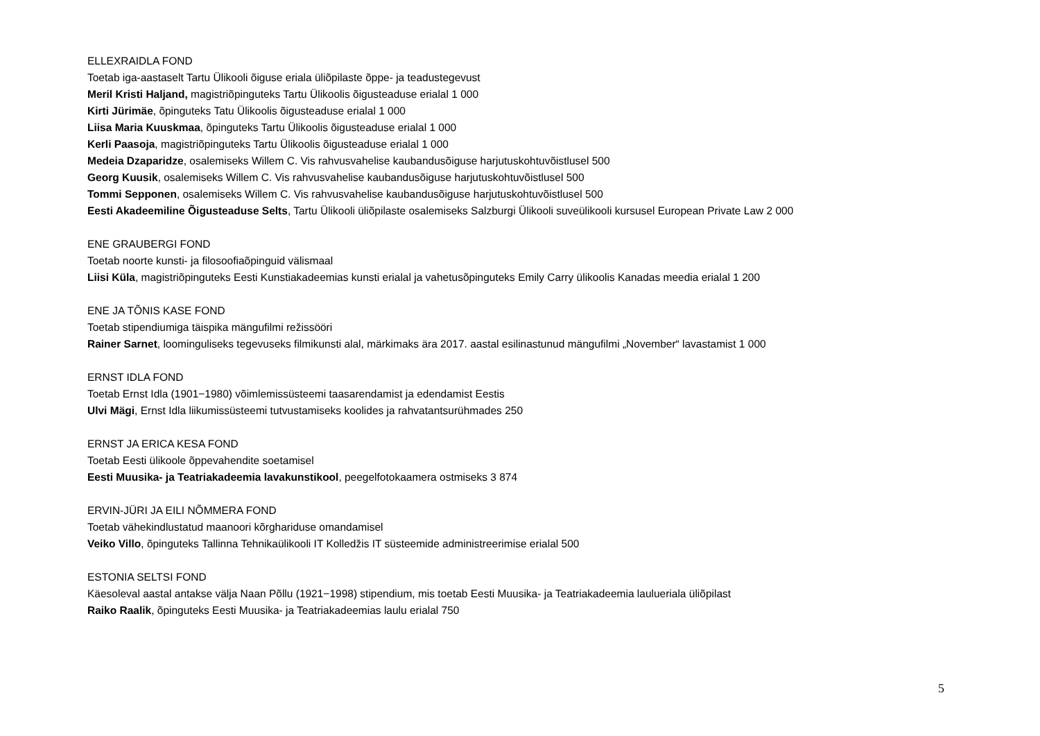ELLEXRAIDLA FOND
Toetab iga-aastaselt Tartu Ülikooli õiguse eriala üliõpilaste õppe- ja teadustegevust
Meril Kristi Haljand, magistriõpinguteks Tartu Ülikoolis õigusteaduse erialal 1 000
Kirti Jürimäe, õpinguteks Tatu Ülikoolis õigusteaduse erialal 1 000
Liisa Maria Kuuskmaa, õpinguteks Tartu Ülikoolis õigusteaduse erialal 1 000
Kerli Paasoja, magistriõpinguteks Tartu Ülikoolis õigusteaduse erialal 1 000
Medeia Dzaparidze, osalemiseks Willem C. Vis rahvusvahelise kaubandusõiguse harjutuskohtuvõistlusel 500
Georg Kuusik, osalemiseks Willem C. Vis rahvusvahelise kaubandusõiguse harjutuskohtuvõistlusel 500
Tommi Sepponen, osalemiseks Willem C. Vis rahvusvahelise kaubandusõiguse harjutuskohtuvõistlusel 500
Eesti Akadeemiline Õigusteaduse Selts, Tartu Ülikooli üliõpilaste osalemiseks Salzburgi Ülikooli suveülikooli kursusel European Private Law 2 000
ENE GRAUBERGI FOND
Toetab noorte kunsti- ja filosoofiaõpinguid välismaal
Liisi Küla, magistriõpinguteks Eesti Kunstiakadeemias kunsti erialal ja vahetusõpinguteks Emily Carry ülikoolis Kanadas meedia erialal 1 200
ENE JA TÕNIS KASE FOND
Toetab stipendiumiga täispika mängufilmi režissööri
Rainer Sarnet, loominguliseks tegevuseks filmikunsti alal, märkimaks ära 2017. aastal esilinastunud mängufilmi „November“ lavastamist 1 000
ERNST IDLA FOND
Toetab Ernst Idla (1901−1980) võimlemissüsteemi taasarendamist ja edendamist Eestis
Ulvi Mägi, Ernst Idla liikumissüsteemi tutvustamiseks koolides ja rahvatantsurühmades 250
ERNST JA ERICA KESA FOND
Toetab Eesti ülikoole õppevahendite soetamisel
Eesti Muusika- ja Teatriakadeemia lavakunstikool, peegelfotokaamera ostmiseks 3 874
ERVIN-JÜRI JA EILI NÕMMERA FOND
Toetab vähekindlustatud maanoori kõrghariduse omandamisel
Veiko Villo, õpinguteks Tallinna Tehnikaülikooli IT Kolledžis IT süsteemide administreerimise erialal 500
ESTONIA SELTSI FOND
Käesoleval aastal antakse välja Naan Põllu (1921−1998) stipendium, mis toetab Eesti Muusika- ja Teatriakadeemia laulueriala üliõpilast
Raiko Raalik, õpinguteks Eesti Muusika- ja Teatriakadeemias laulu erialal 750
5